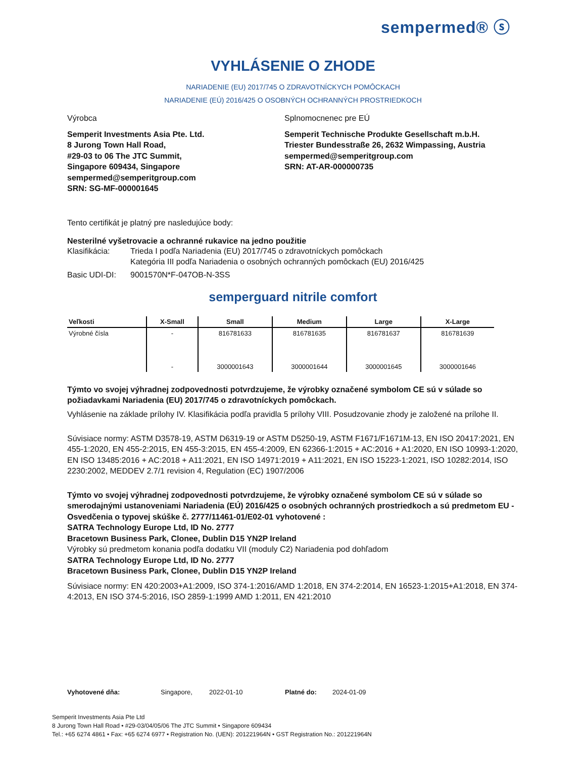sempermed® ⓢ
VYHLÁSENIE O ZHODE
NARIADENIE (EU) 2017/745 O ZDRAVOTNÍCKYCH POMÔCKACH
NARIADENIE (EÚ) 2016/425 O OSOBNÝCH OCHRANNÝCH PROSTRIEDKOCH
Výrobca
Semperit Investments Asia Pte. Ltd.
8 Jurong Town Hall Road,
#29-03 to 06 The JTC Summit,
Singapore 609434, Singapore
sempermed@semperitgroup.com
SRN: SG-MF-000001645
Splnomocnenec pre EÚ
Semperit Technische Produkte Gesellschaft m.b.H.
Triester Bundesstraße 26, 2632 Wimpassing, Austria
sempermed@semperitgroup.com
SRN: AT-AR-000000735
Tento certifikát je platný pre nasledujúce body:
Nesterilné vyšetrovacie a ochranné rukavice na jedno použitie
Klasifikácia: Trieda I podľa Nariadenia (EU) 2017/745 o zdravotníckych pomôckach
Kategória III podľa Nariadenia o osobných ochranných pomôckach (EU) 2016/425
Basic UDI-DI: 9001570N*F-047OB-N-3SS
semperguard nitrile comfort
| Veľkosti | X-Small | Small | Medium | Large | X-Large |
| --- | --- | --- | --- | --- | --- |
| Výrobné čísla | - | 816781633 | 816781635 | 816781637 | 816781639 |
| | - | 3000001643 | 3000001644 | 3000001645 | 3000001646 |
Týmto vo svojej výhradnej zodpovednosti potvrdzujeme, že výrobky označené symbolom CE sú v súlade so požiadavkami Nariadenia (EU) 2017/745 o zdravotníckych pomôckach.
Vyhlásenie na základe prílohy IV. Klasifikácia podľa pravidla 5 prílohy VIII. Posudzovanie zhody je založené na prílohe II.
Súvisiace normy: ASTM D3578-19, ASTM D6319-19 or ASTM D5250-19, ASTM F1671/F1671M-13, EN ISO 20417:2021, EN 455-1:2020, EN 455-2:2015, EN 455-3:2015, EN 455-4:2009, EN 62366-1:2015 + AC:2016 + A1:2020, EN ISO 10993-1:2020, EN ISO 13485:2016 + AC:2018 + A11:2021, EN ISO 14971:2019 + A11:2021, EN ISO 15223-1:2021, ISO 10282:2014, ISO 2230:2002, MEDDEV 2.7/1 revision 4, Regulation (EC) 1907/2006
Týmto vo svojej výhradnej zodpovednosti potvrdzujeme, že výrobky označené symbolom CE sú v súlade so smerodajnými ustanoveniami Nariadenia (EÚ) 2016/425 o osobných ochranných prostriedkoch a sú predmetom EU - Osvedčenia o typovej skúške č. 2777/11461-01/E02-01 vyhotovené :
SATRA Technology Europe Ltd, ID No. 2777
Bracetown Business Park, Clonee, Dublin D15 YN2P Ireland
Výrobky sú predmetom konania podľa dodatku VII (moduly C2) Nariadenia pod dohľadom
SATRA Technology Europe Ltd, ID No. 2777
Bracetown Business Park, Clonee, Dublin D15 YN2P Ireland
Súvisiace normy: EN 420:2003+A1:2009, ISO 374-1:2016/AMD 1:2018, EN 374-2:2014, EN 16523-1:2015+A1:2018, EN 374-4:2013, EN ISO 374-5:2016, ISO 2859-1:1999 AMD 1:2011, EN 421:2010
Vyhotovené dňa: Singapore, 2022-01-10 Platné do: 2024-01-09
Semperit Investments Asia Pte Ltd
8 Jurong Town Hall Road • #29-03/04/05/06 The JTC Summit • Singapore 609434
Tel.: +65 6274 4861 • Fax: +65 6274 6977 • Registration No. (UEN): 201221964N • GST Registration No.: 201221964N